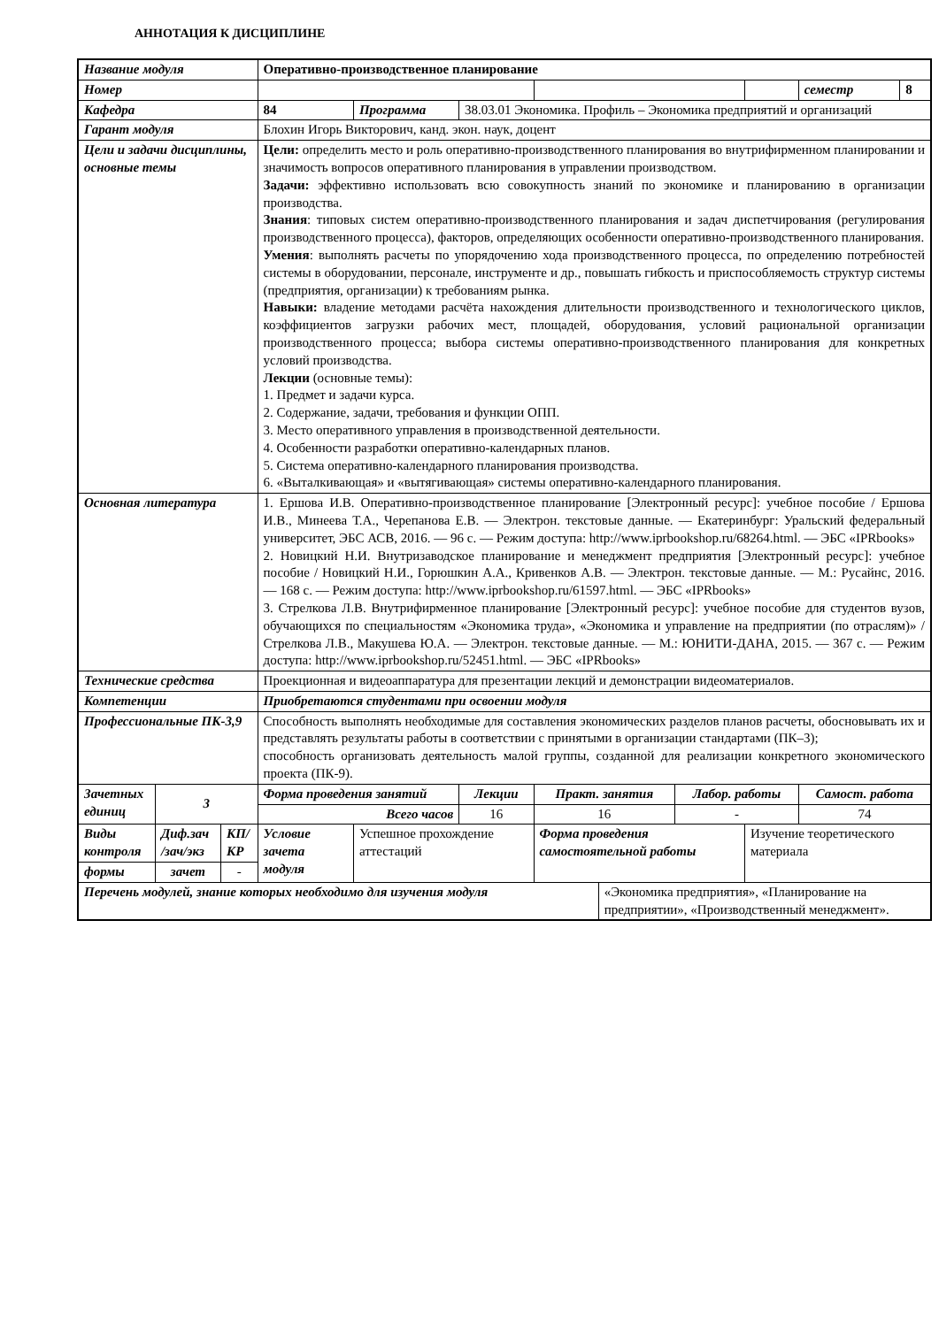АННОТАЦИЯ К ДИСЦИПЛИНЕ
| Название модуля | | | Оперативно-производственное планирование | | | | | | | | | |
| Номер | | | | | | | | | | | семестр | 8 |
| Кафедра | | | 84 | Программа | 38.03.01 Экономика. Профиль – Экономика предприятий и организаций | | | | | | | |
| Гарант модуля | | | Блохин Игорь Викторович, канд. экон. наук, доцент | | | | | | | | | |
| Цели и задачи дисциплины, основные темы | | | Цели: определить место и роль оперативно-производственного планирования во внутрифирменном планировании и значимость вопросов оперативного планирования в управлении производством. Задачи: эффективно использовать всю совокупность знаний по экономике и планированию в организации производства. Знания : типовых систем оперативно-производственного планирования и задач диспетчирования (регулирования производственного процесса), факторов, определяющих особенности оперативно-производственного планирования. Умения : выполнять расчеты по упорядочению хода производственного процесса, по определению потребностей системы в оборудовании, персонале, инструменте и др., повышать гибкость и приспособляемость структур системы (предприятия, организации) к требованиям рынка. Навыки: владение методами расчёта нахождения длительности производственного и технологического циклов, коэффициентов загрузки рабочих мест, площадей, оборудования, условий рациональной организации производственного процесса; выбора системы оперативно-производственного планирования для конкретных условий производства. Лекции (основные темы): 1. Предмет и задачи курса. 2. Содержание, задачи, требования и функции ОПП. 3. Место оперативного управления в производственной деятельности. 4. Особенности разработки оперативно-календарных планов. 5. Система оперативно-календарного планирования производства. 6. «Выталкивающая» и «вытягивающая» системы оперативно-календарного планирования. | | | | | | | | | |
| Основная литература | | | 1. Ершова И.В. Оперативно-производственное планирование [Электронный ресурс]: учебное пособие / Ершова И.В., Минеева Т.А., Черепанова Е.В. — Электрон. текстовые данные. — Екатеринбург: Уральский федеральный университет, ЭБС АСВ, 2016. — 96 c. — Режим доступа: http://www.iprbookshop.ru/68264.html. — ЭБС «IPRbooks» 2. Новицкий Н.И. Внутризаводское планирование и менеджмент предприятия [Электронный ресурс]: учебное пособие / Новицкий Н.И., Горюшкин А.А., Кривенков А.В. — Электрон. текстовые данные. — М.: Русайнс, 2016. — 168 c. — Режим доступа: http://www.iprbookshop.ru/61597.html. — ЭБС «IPRbooks» 3. Стрелкова Л.В. Внутрифирменное планирование [Электронный ресурс]: учебное пособие для студентов вузов, обучающихся по специальностям «Экономика труда», «Экономика и управление на предприятии (по отраслям)» / Стрелкова Л.В., Макушева Ю.А. — Электрон. текстовые данные. — М.: ЮНИТИ-ДАНА, 2015. — 367 c. — Режим доступа: http://www.iprbookshop.ru/52451.html. — ЭБС «IPRbooks» | | | | | | | | | |
| Технические средства | | | Проекционная и видеоаппаратура для презентации лекций и демонстрации видеоматериалов. | | | | | | | | | |
| Компетенции | | | Приобретаются студентами при освоении модуля | | | | | | | | | |
| Профессиональные ПК-3,9 | | | Способность выполнять необходимые для составления экономических разделов планов расчеты, обосновывать их и представлять результаты работы в соответствии с принятыми в организации стандартами (ПК–3); способность организовать деятельность малой группы, созданной для реализации конкретного экономического проекта (ПК-9). | | | | | | | | | |
| Зачетных единиц | 3 | | Форма проведения занятий | | Лекции | Практ. занятия | | Лабор. работы | | Самост. работа | | |
| | | | Всего часов | | 16 | 16 | | - | | 74 | | |
| Виды контроля | Диф.зач /зач/экз | КП/КР | Условие зачета модуля | Успешное прохождение аттестаций | | Форма проведения самостоятельной работы | | | Изучение теоретического материала | | | |
| формы | зачет | - | | | | | | | | | | |
| Перечень модулей, знание которых необходимо для изучения модуля | | | | | | | «Экономика предприятия», «Планирование на предприятии», «Производственный менеджмент». | | | | | |